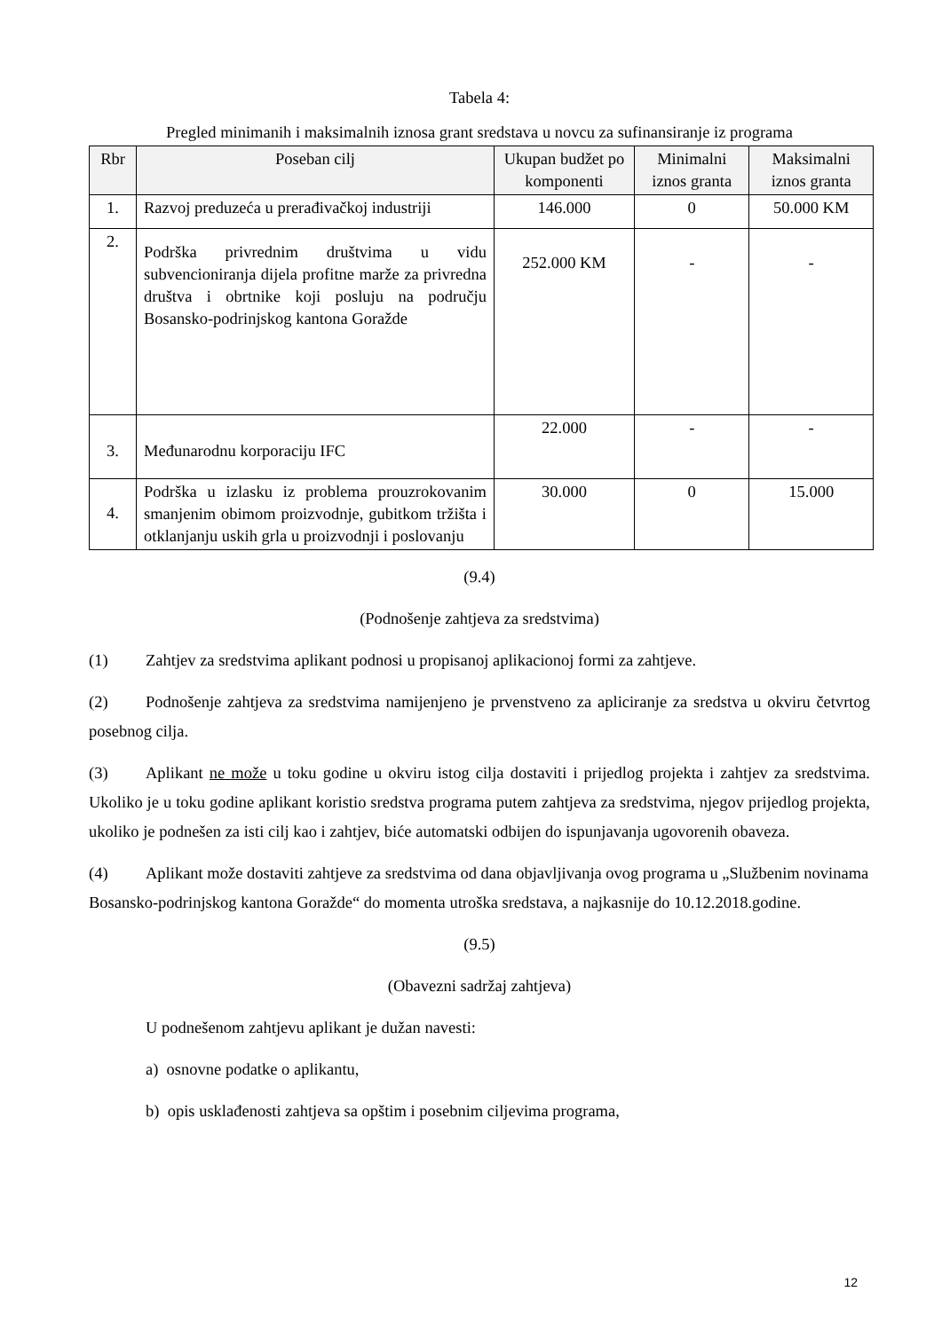Tabela 4:
Pregled minimanih i maksimalnih iznosa grant sredstava u novcu za sufinansiranje iz programa
| Rbr | Poseban cilj | Ukupan budžet po komponenti | Minimalni iznos granta | Maksimalni iznos granta |
| --- | --- | --- | --- | --- |
| 1. | Razvoj preduzeća u prerađivačkoj industriji | 146.000 | 0 | 50.000 KM |
| 2. | Podrška privrednim društvima u vidu subvencioniranja dijela profitne marže za privredna društva i obrtnike koji posluju na području Bosansko-podrinjskog kantona Goražde | 252.000 KM | - | - |
| 3. | Međunarodnu korporaciju IFC | 22.000 | - | - |
| 4. | Podrška u izlasku iz problema prouzrokovanim smanjenim obimom proizvodnje, gubitkom tržišta i otklanjanju uskih grla u proizvodnji i poslovanju | 30.000 | 0 | 15.000 |
(9.4)
(Podnošenje zahtjeva za sredstvima)
(1) Zahtjev za sredstvima aplikant podnosi u propisanoj aplikacionoj formi za zahtjeve.
(2) Podnošenje zahtjeva za sredstvima namijenjeno je prvenstveno za apliciranje za sredstva u okviru četvrtog posebnog cilja.
(3) Aplikant ne može u toku godine u okviru istog cilja dostaviti i prijedlog projekta i zahtjev za sredstvima. Ukoliko je u toku godine aplikant koristio sredstva programa putem zahtjeva za sredstvima, njegov prijedlog projekta, ukoliko je podnešen za isti cilj kao i zahtjev, biće automatski odbijen do ispunjavanja ugovorenih obaveza.
(4) Aplikant može dostaviti zahtjeve za sredstvima od dana objavljivanja ovog programa u „Službenim novinama Bosansko-podrinjskog kantona Goražde“ do momenta utroška sredstava, a najkasnije do 10.12.2018.godine.
(9.5)
(Obavezni sadržaj zahtjeva)
U podnešenom zahtjevu aplikant je dužan navesti:
a) osnovne podatke o aplikantu,
b) opis usklađenosti zahtjeva sa opštim i posebnim ciljevima programa,
12